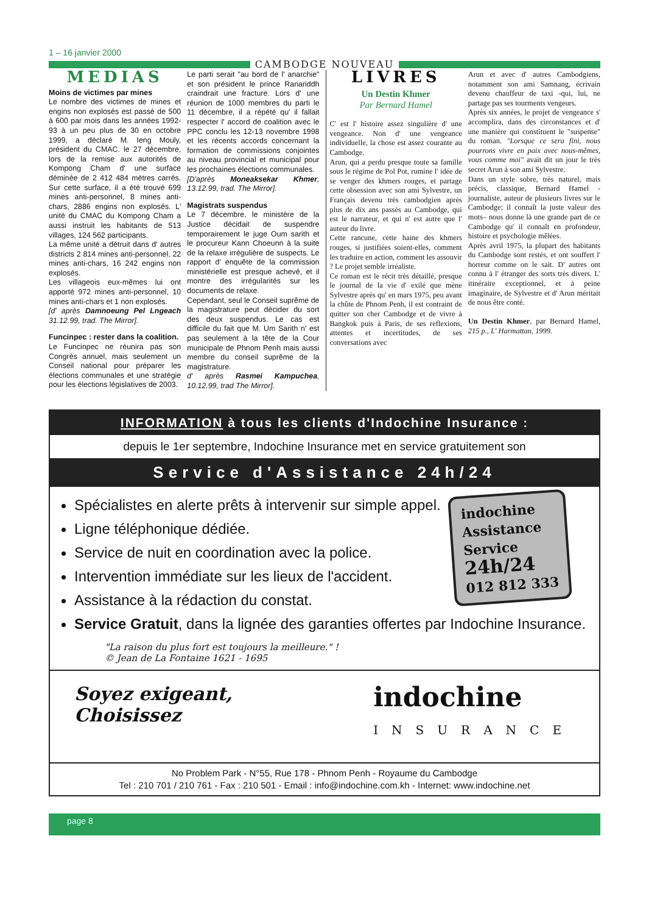1 – 16 janvier 2000
CAMBODGE NOUVEAU
MEDIAS
Moins de victimes par mines
Le nombre des victimes de mines et engins non explosés est passé de 500 à 600 par mois dans les années 1992-93 à un peu plus de 30 en octobre 1999, a déclaré M. Ieng Mouly, président du CMAC. le 27 décembre, lors de la remise aux autorités de Kompong Cham d' une surface déminée de 2 412 484 mètres carrés. Sur cette surface, il a été trouvé 699 mines anti-personnel, 8 mines anti-chars, 2886 engins non explosés. L' unité du CMAC du Kompong Cham a aussi instruit les habitants de 513 villages, 124 562 participants.
La même unité a détruit dans d' autres districts 2 814 mines anti-personnel, 22 mines anti-chars, 16 242 engins non explosés.
Les villageois eux-mêmes lui ont apporté 972 mines anti-personnel, 10 mines anti-chars et 1 non explosés.
[d' après Damnoeung Pel Lngeach 31.12.99, trad. The Mirror].
Funcinpec : rester dans la coalition.
Le Funcinpec ne réunira pas son Congrès annuel, mais seulement un Conseil national pour préparer les élections communales et une stratégie pour les élections législatives de 2003.
Le parti serait "au bord de l' anarchie" et son président le prince Ranariddh craindrait une fracture. Lors d' une réunion de 1000 membres du parti le 11 décembre, il a répété qu' il fallait respecter l' accord de coalition avec le PPC conclu les 12-13 novembre 1998 et les récents accords concernant la formation de commissions conjointes au niveau provincial et municipal pour les prochaines élections communales.
[D'après Moneaksekar Khmer, 13.12.99, trad. The Mirror].
Magistrats suspendus
Le 7 décembre, le ministère de la Justice décidait de suspendre temporairement le juge Oum sarith et le procureur Kann Choeunn à la suite de la relaxe irrégulière de suspects. Le rapport d' enquête de la commission ministérielle est presque achevé, et il montre des irrégularités sur les documents de relaxe.
Cependant, seul le Conseil suprême de la magistrature peut décider du sort des deux suspendus. Le cas est difficile du fait que M. Um Sarith n' est pas seulement à la tête de la Cour municipale de Phnom Penh mais aussi membre du conseil suprême de la magistrature.
d' après Rasmei Kampuchea, 10.12.99, trad The Mirror].
LIVRES
Un Destin Khmer
Par Bernard Hamel
C' est l' histoire assez singulière d' une vengeance. Non d' une vengeance individuelle, la chose est assez courante au Cambodge.
Arun, qui a perdu presque toute sa famille sous le régime de Pol Pot, rumine l' idée de se venger des khmers rouges, et partage cette obsession avec son ami Sylvestre, un Français devenu très cambodgien après plus de dix ans passés au Cambodge, qui est le narrateur, et qui n' est autre que l' auteur du livre.
Cette rancune, cette haine des khmers rouges, si justifiées soient-elles, comment les traduire en action, comment les assouvir ? Le projet semble irréaliste.
Ce roman est le récit très détaillé, presque le journal de la vie d' exilé que mène Sylvestre après qu' en mars 1975, peu avant la chûte de Phnom Penh, il est contraint de quitter son cher Cambodge et de vivre à Bangkok puis à Paris, de ses reflexions, attentes et incertitudes, de ses conversations avec
Arun et avec d' autres Cambodgiens, notamment son ami Samnang, écrivain devenu chauffeur de taxi -qui, lui, ne partage pas ses tourments vengeurs.
Après six années, le projet de vengeance s' accomplira, dans des circonstances et d' une manière qui constituent le "suspense" du roman. "Lorsque ce sera fini, nous pourrons vivre en paix avec nous-mêmes, vous comme moi" avait dit un jour le très secret Arun à son ami Sylvestre.
Dans un style sobre, très naturel, mais précis, classique, Bernard Hamel -journaliste, auteur de plusieurs livres sur le Cambodge; il connaît la juste valeur des mots– nous donne là une grande part de ce Cambodge qu' il connaît en profondeur, histoire et psychologie mêlées.
Après avril 1975, la plupart des habitants du Cambodge sont restés, et ont souffert l' horreur comme on le sait. D' autres ont connu à l' étranger des sorts très divers. L' itinéraire exceptionnel, et à peine imaginaire, de Sylvestre et d' Arun méritait de nous être conté.
Un Destin Khmer, par Bernard Hamel, 215 p., L' Harmattan, 1999.
INFORMATION à tous les clients d'Indochine Insurance :
depuis le 1er septembre, Indochine Insurance met en service gratuitement son
Service d'Assistance 24h/24
indochine
Assistance
Service
24h/24
012 812 333
Spécialistes en alerte prêts à intervenir sur simple appel.
Ligne téléphonique dédiée.
Service de nuit en coordination avec la police.
Intervention immédiate sur les lieux de l'accident.
Assistance à la rédaction du constat.
Service Gratuit, dans la lignée des garanties offertes par Indochine Insurance.
"La raison du plus fort est toujours la meilleure." !
© Jean de La Fontaine 1621 - 1695
Soyez exigeant,
Choisissez
indochine
INSURANCE
No Problem Park - N°55, Rue 178 - Phnom Penh - Royaume du Cambodge
Tel : 210 701 / 210 761 - Fax : 210 501 - Email : info@indochine.com.kh - Internet: www.indochine.net
page 8